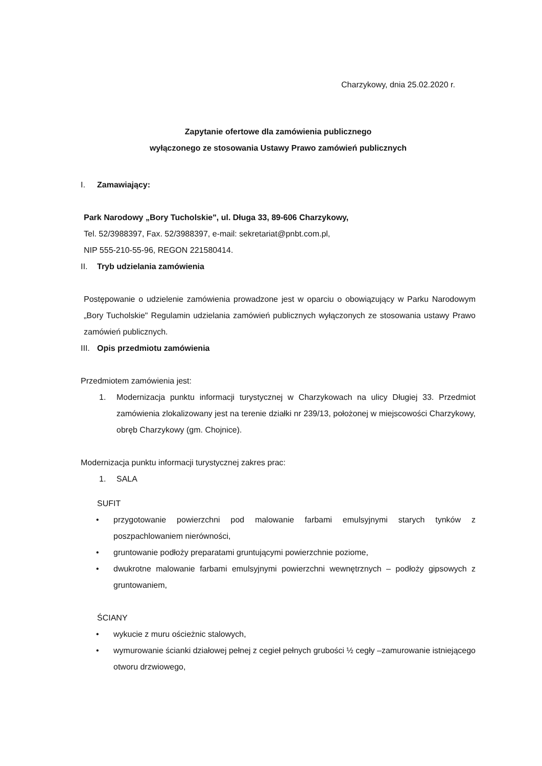Charzykowy, dnia 25.02.2020 r.
Zapytanie ofertowe dla zamówienia publicznego
wyłączonego ze stosowania Ustawy Prawo zamówień publicznych
I. Zamawiający:
Park Narodowy „Bory Tucholskie", ul. Długa 33, 89-606 Charzykowy,
Tel. 52/3988397, Fax. 52/3988397, e-mail: sekretariat@pnbt.com.pl,
NIP 555-210-55-96, REGON 221580414.
II. Tryb udzielania zamówienia
Postępowanie o udzielenie zamówienia prowadzone jest w oparciu o obowiązujący w Parku Narodowym „Bory Tucholskie" Regulamin udzielania zamówień publicznych wyłączonych ze stosowania ustawy Prawo zamówień publicznych.
III. Opis przedmiotu zamówienia
Przedmiotem zamówienia jest:
1. Modernizacja punktu informacji turystycznej w Charzykowach na ulicy Długiej 33. Przedmiot zamówienia zlokalizowany jest na terenie działki nr 239/13, położonej w miejscowości Charzykowy, obręb Charzykowy (gm. Chojnice).
Modernizacja punktu informacji turystycznej zakres prac:
1. SALA
SUFIT
• przygotowanie powierzchni pod malowanie farbami emulsyjnymi starych tynków z poszpachlowaniem nierówności,
• gruntowanie podłoży preparatami gruntującymi powierzchnie poziome,
• dwukrotne malowanie farbami emulsyjnymi powierzchni wewnętrznych – podłoży gipsowych z gruntowaniem,
ŚCIANY
• wykucie z muru ościeżnic stalowych,
• wymurowanie ścianki działowej pełnej z cegieł pełnych grubości ½ cegły –zamurowanie istniejącego otworu drzwiowego,